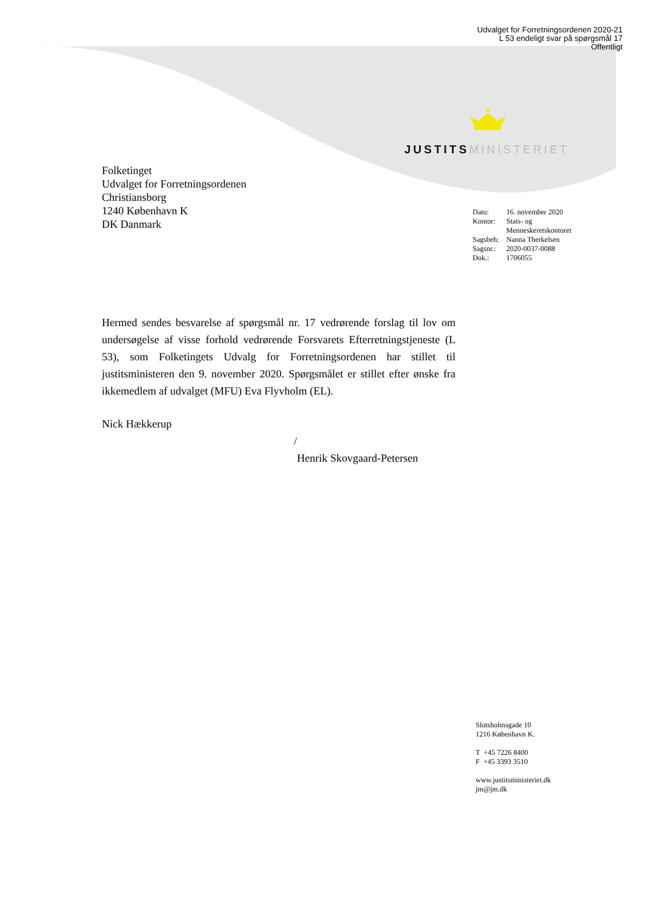Udvalget for Forretningsordenen 2020-21
L 53 endeligt svar på spørgsmål 17
Offentligt
JUSTITS MINISTERIET
Folketinget
Udvalget for Forretningsordenen
Christiansborg
1240 København K
DK Danmark
| Dato: | 16. november 2020 |
| Kontor: | Stats- og Menneskeretskontoret |
| Sagsbeh: | Nanna Therkelsen |
| Sagsnr.: | 2020-0037-0088 |
| Dok.: | 1706055 |
Hermed sendes besvarelse af spørgsmål nr. 17 vedrørende forslag til lov om undersøgelse af visse forhold vedrørende Forsvarets Efterretningstjeneste (L 53), som Folketingets Udvalg for Forretningsordenen har stillet til justitsministeren den 9. november 2020. Spørgsmålet er stillet efter ønske fra ikkemedlem af udvalget (MFU) Eva Flyvholm (EL).
Nick Hækkerup
/
Henrik Skovgaard-Petersen
Slotsholmsgade 10
1216 København K.
T +45 7226 8400
F +45 3393 3510
www.justitsministeriet.dk
jm@jm.dk